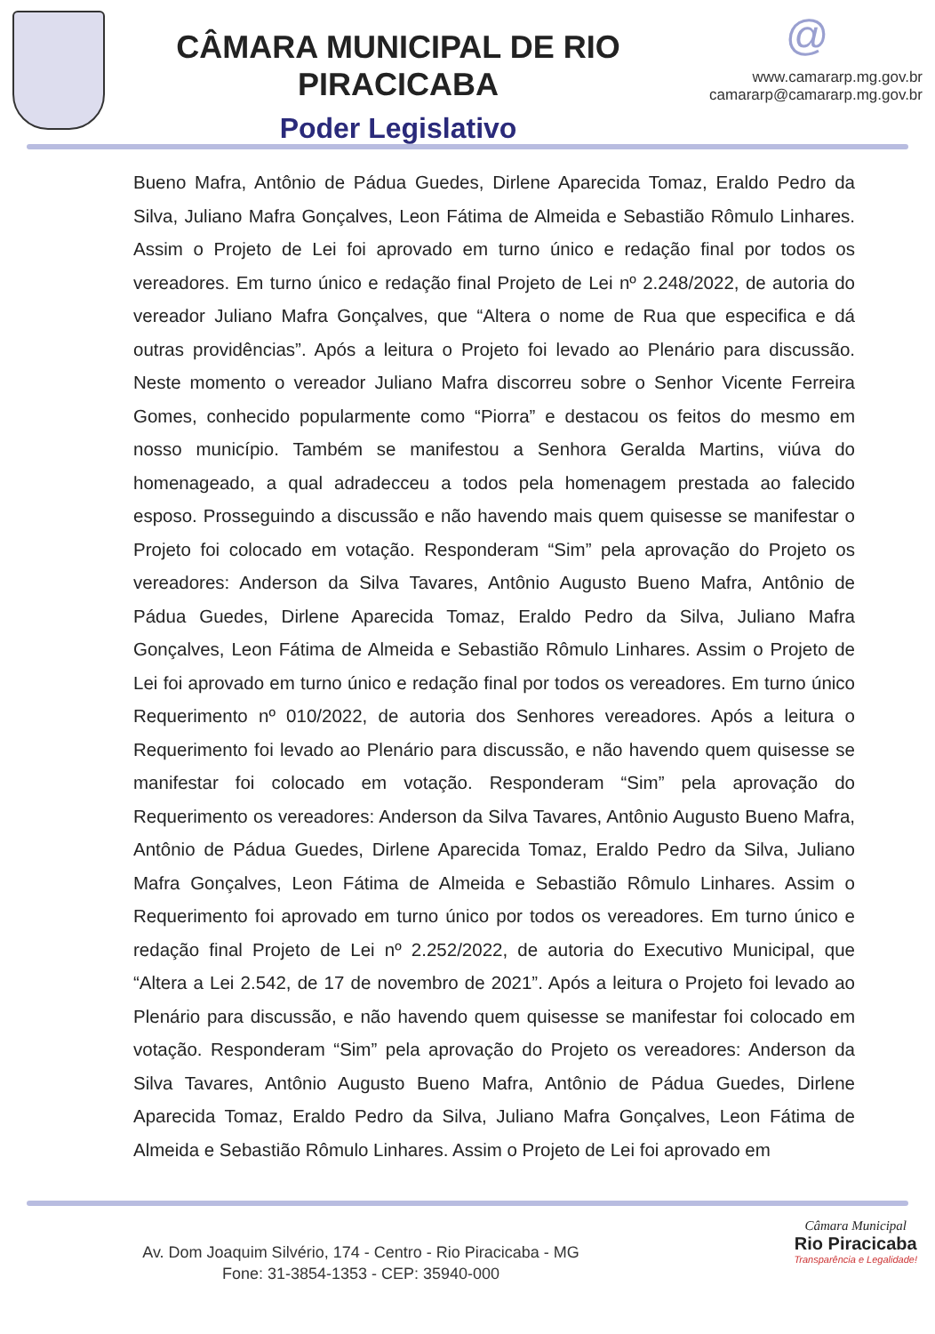CÂMARA MUNICIPAL DE RIO PIRACICABA
Poder Legislativo
@
www.camararp.mg.gov.br
camararp@camararp.mg.gov.br
Bueno Mafra, Antônio de Pádua Guedes, Dirlene Aparecida Tomaz, Eraldo Pedro da Silva, Juliano Mafra Gonçalves, Leon Fátima de Almeida e Sebastião Rômulo Linhares. Assim o Projeto de Lei foi aprovado em turno único e redação final por todos os vereadores. Em turno único e redação final Projeto de Lei nº 2.248/2022, de autoria do vereador Juliano Mafra Gonçalves, que “Altera o nome de Rua que especifica e dá outras providências”. Após a leitura o Projeto foi levado ao Plenário para discussão. Neste momento o vereador Juliano Mafra discorreu sobre o Senhor Vicente Ferreira Gomes, conhecido popularmente como “Piorra” e destacou os feitos do mesmo em nosso município. Também se manifestou a Senhora Geralda Martins, viúva do homenageado, a qual adradecceu a todos pela homenagem prestada ao falecido esposo. Prosseguindo a discussão e não havendo mais quem quisesse se manifestar o Projeto foi colocado em votação. Responderam “Sim” pela aprovação do Projeto os vereadores: Anderson da Silva Tavares, Antônio Augusto Bueno Mafra, Antônio de Pádua Guedes, Dirlene Aparecida Tomaz, Eraldo Pedro da Silva, Juliano Mafra Gonçalves, Leon Fátima de Almeida e Sebastião Rômulo Linhares. Assim o Projeto de Lei foi aprovado em turno único e redação final por todos os vereadores. Em turno único Requerimento nº 010/2022, de autoria dos Senhores vereadores. Após a leitura o Requerimento foi levado ao Plenário para discussão, e não havendo quem quisesse se manifestar foi colocado em votação. Responderam “Sim” pela aprovação do Requerimento os vereadores: Anderson da Silva Tavares, Antônio Augusto Bueno Mafra, Antônio de Pádua Guedes, Dirlene Aparecida Tomaz, Eraldo Pedro da Silva, Juliano Mafra Gonçalves, Leon Fátima de Almeida e Sebastião Rômulo Linhares. Assim o Requerimento foi aprovado em turno único por todos os vereadores. Em turno único e redação final Projeto de Lei nº 2.252/2022, de autoria do Executivo Municipal, que “Altera a Lei 2.542, de 17 de novembro de 2021”. Após a leitura o Projeto foi levado ao Plenário para discussão, e não havendo quem quisesse se manifestar foi colocado em votação. Responderam “Sim” pela aprovação do Projeto os vereadores: Anderson da Silva Tavares, Antônio Augusto Bueno Mafra, Antônio de Pádua Guedes, Dirlene Aparecida Tomaz, Eraldo Pedro da Silva, Juliano Mafra Gonçalves, Leon Fátima de Almeida e Sebastião Rômulo Linhares. Assim o Projeto de Lei foi aprovado em
Av. Dom Joaquim Silvério, 174 - Centro - Rio Piracicaba - MG
Fone: 31-3854-1353 - CEP: 35940-000
Câmara Municipal
Rio Piracicaba
Transparência e Legalidade!